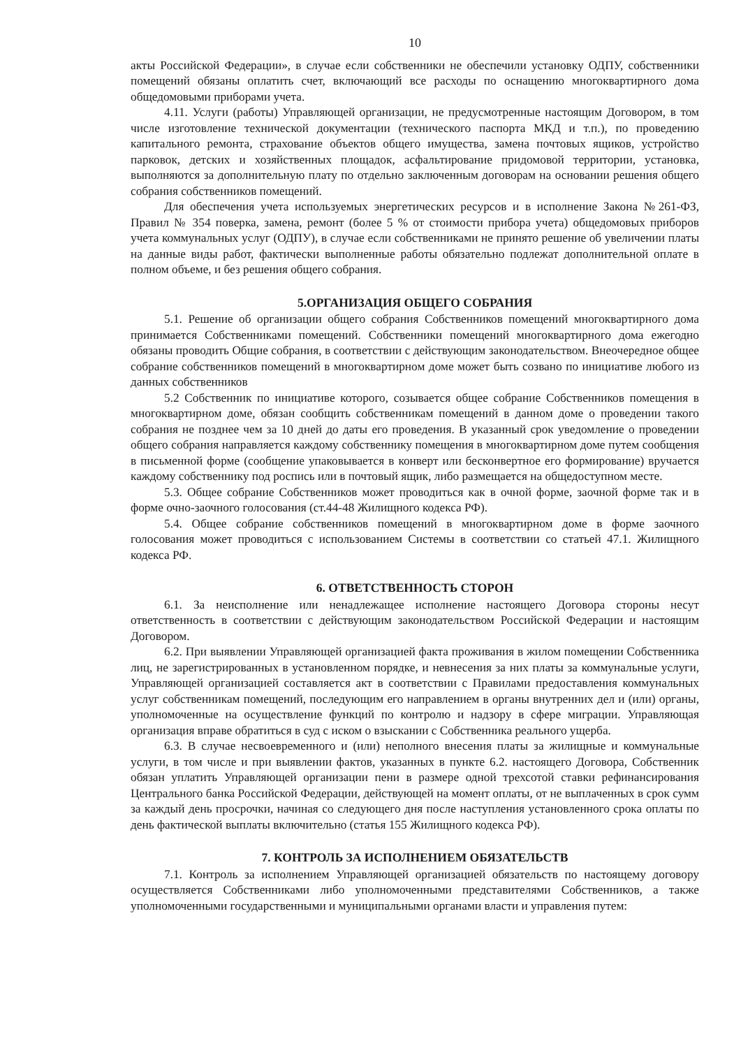10
акты Российской Федерации», в случае если собственники не обеспечили установку ОДПУ, собственники помещений обязаны оплатить счет, включающий все расходы по оснащению многоквартирного дома общедомовыми приборами учета.
4.11. Услуги (работы) Управляющей организации, не предусмотренные настоящим Договором, в том числе изготовление технической документации (технического паспорта МКД и т.п.), по проведению капитального ремонта, страхование объектов общего имущества, замена почтовых ящиков, устройство парковок, детских и хозяйственных площадок, асфальтирование придомовой территории, установка, выполняются за дополнительную плату по отдельно заключенным договорам на основании решения общего собрания собственников помещений.
Для обеспечения учета используемых энергетических ресурсов и в исполнение Закона №261-ФЗ, Правил № 354 поверка, замена, ремонт (более 5 % от стоимости прибора учета) общедомовых приборов учета коммунальных услуг (ОДПУ), в случае если собственниками не принято решение об увеличении платы на данные виды работ, фактически выполненные работы обязательно подлежат дополнительной оплате в полном объеме, и без решения общего собрания.
5.ОРГАНИЗАЦИЯ ОБЩЕГО СОБРАНИЯ
5.1. Решение об организации общего собрания Собственников помещений многоквартирного дома принимается Собственниками помещений. Собственники помещений многоквартирного дома ежегодно обязаны проводить Общие собрания, в соответствии с действующим законодательством. Внеочередное общее собрание собственников помещений в многоквартирном доме может быть созвано по инициативе любого из данных собственников
5.2 Собственник по инициативе которого, созывается общее собрание Собственников помещения в многоквартирном доме, обязан сообщить собственникам помещений в данном доме о проведении такого собрания не позднее чем за 10 дней до даты его проведения. В указанный срок уведомление о проведении общего собрания направляется каждому собственнику помещения в многоквартирном доме путем сообщения в письменной форме (сообщение упаковывается в конверт или бесконвертное его формирование) вручается каждому собственнику под роспись или в почтовый ящик, либо размещается на общедоступном месте.
5.3. Общее собрание Собственников может проводиться как в очной форме, заочной форме так и в форме очно-заочного голосования (ст.44-48 Жилищного кодекса РФ).
5.4. Общее собрание собственников помещений в многоквартирном доме в форме заочного голосования может проводиться с использованием Системы в соответствии со статьей 47.1. Жилищного кодекса РФ.
6. ОТВЕТСТВЕННОСТЬ СТОРОН
6.1. За неисполнение или ненадлежащее исполнение настоящего Договора стороны несут ответственность в соответствии с действующим законодательством Российской Федерации и настоящим Договором.
6.2. При выявлении Управляющей организацией факта проживания в жилом помещении Собственника лиц, не зарегистрированных в установленном порядке, и невнесения за них платы за коммунальные услуги, Управляющей организацией составляется акт в соответствии с Правилами предоставления коммунальных услуг собственникам помещений, последующим его направлением в органы внутренних дел и (или) органы, уполномоченные на осуществление функций по контролю и надзору в сфере миграции. Управляющая организация вправе обратиться в суд с иском о взыскании с Собственника реального ущерба.
6.3. В случае несвоевременного и (или) неполного внесения платы за жилищные и коммунальные услуги, в том числе и при выявлении фактов, указанных в пункте 6.2. настоящего Договора, Собственник обязан уплатить Управляющей организации пени в размере одной трехсотой ставки рефинансирования Центрального банка Российской Федерации, действующей на момент оплаты, от не выплаченных в срок сумм за каждый день просрочки, начиная со следующего дня после наступления установленного срока оплаты по день фактической выплаты включительно (статья 155 Жилищного кодекса РФ).
7. КОНТРОЛЬ ЗА ИСПОЛНЕНИЕМ ОБЯЗАТЕЛЬСТВ
7.1. Контроль за исполнением Управляющей организацией обязательств по настоящему договору осуществляется Собственниками либо уполномоченными представителями Собственников, а также уполномоченными государственными и муниципальными органами власти и управления путем: